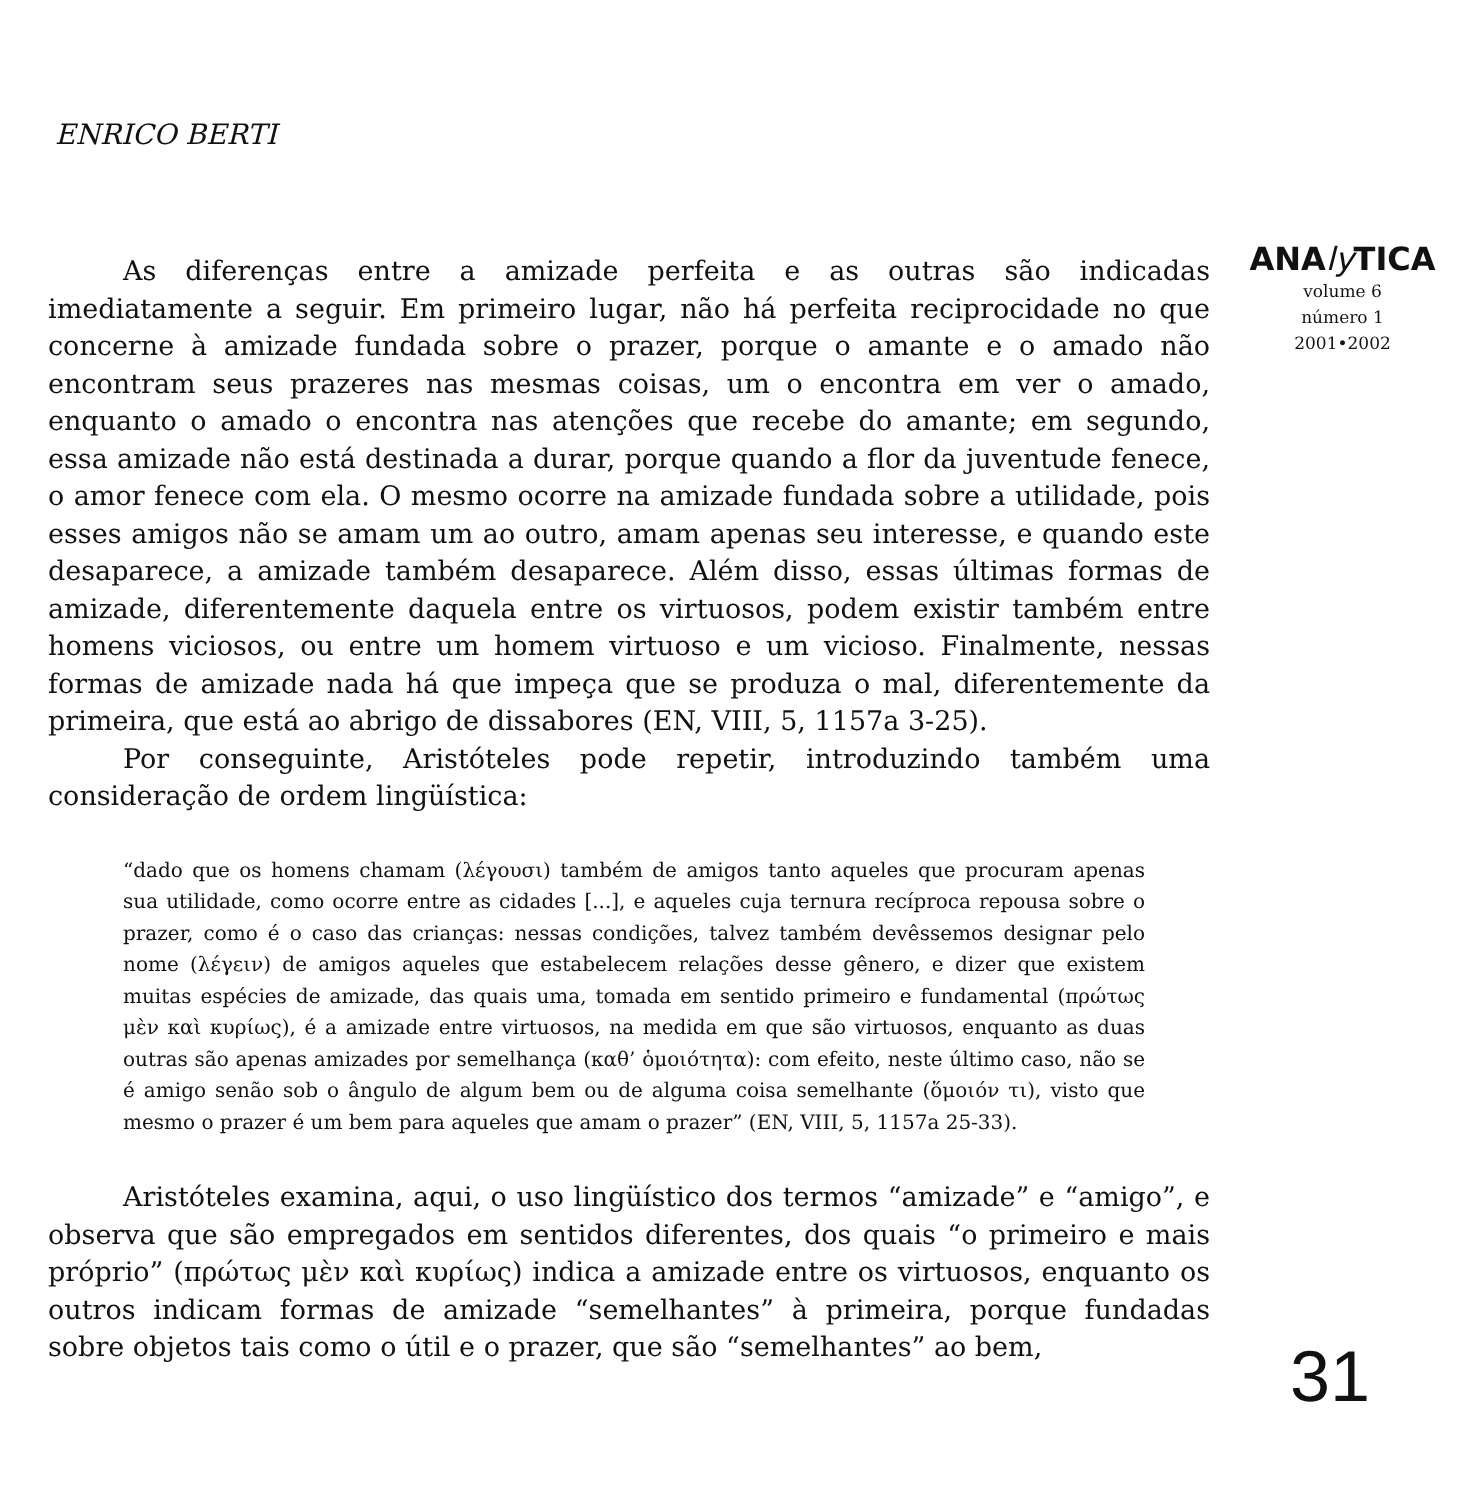ENRICO BERTI
ANAly TICA
volume 6
número 1
2001•2002
As diferenças entre a amizade perfeita e as outras são indicadas imediatamente a seguir. Em primeiro lugar, não há perfeita reciprocidade no que concerne à amizade fundada sobre o prazer, porque o amante e o amado não encontram seus prazeres nas mesmas coisas, um o encontra em ver o amado, enquanto o amado o encontra nas atenções que recebe do amante; em segundo, essa amizade não está destinada a durar, porque quando a flor da juventude fenece, o amor fenece com ela. O mesmo ocorre na amizade fundada sobre a utilidade, pois esses amigos não se amam um ao outro, amam apenas seu interesse, e quando este desaparece, a amizade também desaparece. Além disso, essas últimas formas de amizade, diferentemente daquela entre os virtuosos, podem existir também entre homens viciosos, ou entre um homem virtuoso e um vicioso. Finalmente, nessas formas de amizade nada há que impeça que se produza o mal, diferentemente da primeira, que está ao abrigo de dissabores (EN, VIII, 5, 1157a 3-25).
Por conseguinte, Aristóteles pode repetir, introduzindo também uma consideração de ordem lingüística:
“dado que os homens chamam (λέγουσι) também de amigos tanto aqueles que procuram apenas sua utilidade, como ocorre entre as cidades [...], e aqueles cuja ternura recíproca repousa sobre o prazer, como é o caso das crianças: nessas condições, talvez também devêssemos designar pelo nome (λέγειν) de amigos aqueles que estabelecem relações desse gênero, e dizer que existem muitas espécies de amizade, das quais uma, tomada em sentido primeiro e fundamental (πρώτως μὲν καὶ κυρίως), é a amizade entre virtuosos, na medida em que são virtuosos, enquanto as duas outras são apenas amizades por semelhança (καθ’ ὁμοιότητα): com efeito, neste último caso, não se é amigo senão sob o ângulo de algum bem ou de alguma coisa semelhante (ὅμοιόν τι), visto que mesmo o prazer é um bem para aqueles que amam o prazer” (EN, VIII, 5, 1157a 25-33).
Aristóteles examina, aqui, o uso lingüístico dos termos “amizade” e “amigo”, e observa que são empregados em sentidos diferentes, dos quais “o primeiro e mais próprio” (πρώτως μὲν καὶ κυρίως) indica a amizade entre os virtuosos, enquanto os outros indicam formas de amizade “semelhantes” à primeira, porque fundadas sobre objetos tais como o útil e o prazer, que são “semelhantes” ao bem,
31